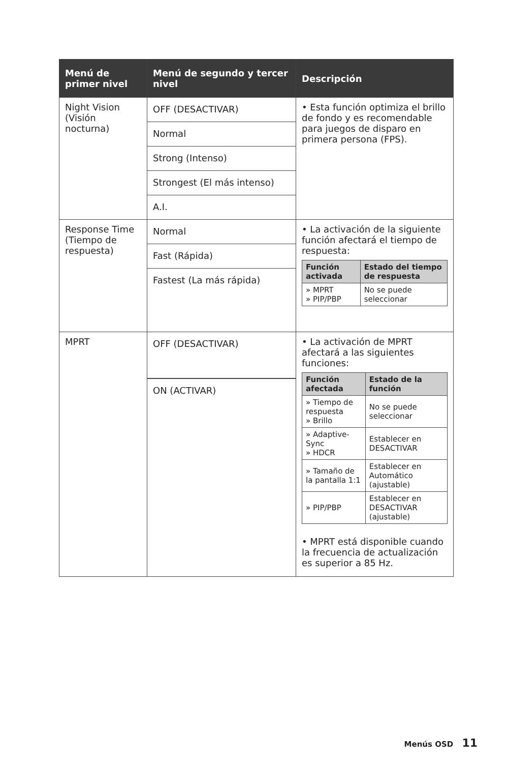| Menú de primer nivel | Menú de segundo y tercer nivel | Descripción |
| --- | --- | --- |
| Night Vision (Visión nocturna) | OFF (DESACTIVAR) Normal Strong (Intenso) Strongest (El más intenso) A.I. | • Esta función optimiza el brillo de fondo y es recomendable para juegos de disparo en primera persona (FPS). |
| Response Time (Tiempo de respuesta) | Normal Fast (Rápida) Fastest (La más rápida) | • La activación de la siguiente función afectará el tiempo de respuesta: / Función activada / Estado del tiempo de respuesta / / --- / --- / / » MPRT » PIP/PBP / No se puede seleccionar / |
| MPRT | OFF (DESACTIVAR) ON (ACTIVAR) | • La activación de MPRT afectará a las siguientes funciones: / Función afectada / Estado de la función / / --- / --- / / » Tiempo de respuesta » Brillo / No se puede seleccionar / / » Adaptive-Sync » HDCR / Establecer en DESACTIVAR / / » Tamaño de la pantalla 1:1 / Establecer en Automático (ajustable) / / » PIP/PBP / Establecer en DESACTIVAR (ajustable) / • MPRT está disponible cuando la frecuencia de actualización es superior a 85 Hz. |
Menús OSD 11